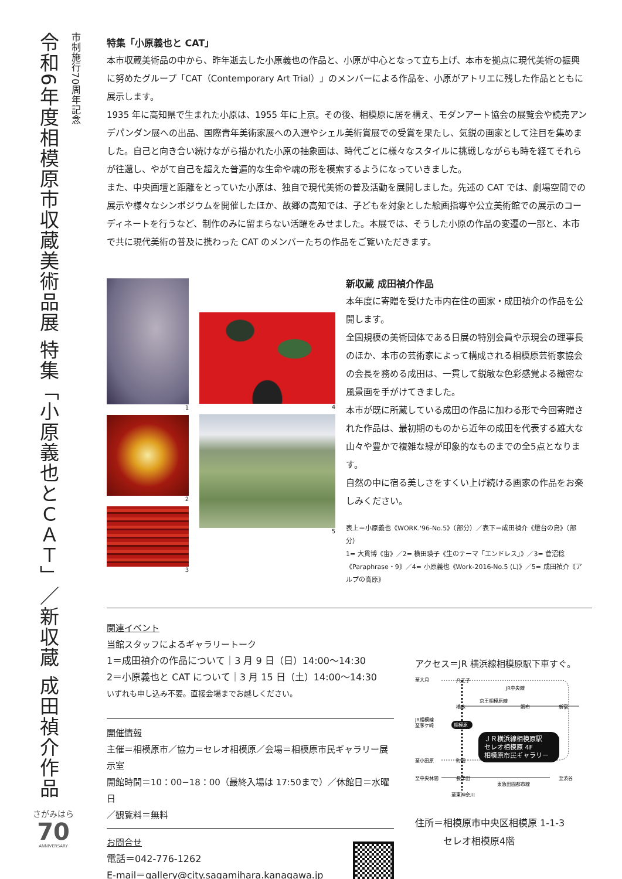市制施行70周年記念
令和6年度相模原市収蔵美術品展 特集「小原義也とＣＡＴ」／新収蔵 成田禎介作品
特集「小原義也と CAT」
本市収蔵美術品の中から、昨年逝去した小原義也の作品と、小原が中心となって立ち上げ、本市を拠点に現代美術の振興に努めたグループ「CAT（Contemporary Art Trial）」のメンバーによる作品を、小原がアトリエに残した作品とともに展示します。
1935 年に高知県で生まれた小原は、1955 年に上京。その後、相模原に居を構え、モダンアート協会の展覧会や読売アンデパンダン展への出品、国際青年美術家展への入選やシェル美術賞展での受賞を果たし、気鋭の画家として注目を集めました。自己と向き合い続けながら描かれた小原の抽象画は、時代ごとに様々なスタイルに挑戦しながらも時を経てそれらが往還し、やがて自己を超えた普遍的な生命や魂の形を模索するようになっていきました。
また、中央画壇と距離をとっていた小原は、独自で現代美術の普及活動を展開しました。先述の CAT では、劇場空間での展示や様々なシンポジウムを開催したほか、故郷の高知では、子どもを対象とした絵画指導や公立美術館での展示のコーディネートを行うなど、制作のみに留まらない活躍をみせました。本展では、そうした小原の作品の変遷の一部と、本市で共に現代美術の普及に携わった CAT のメンバーたちの作品をご覧いただきます。
1
2
3
4
5
新収蔵 成田禎介作品
本年度に寄贈を受けた市内在住の画家・成田禎介の作品を公開します。
全国規模の美術団体である日展の特別会員や示現会の理事長のほか、本市の芸術家によって構成される相模原芸術家協会の会長を務める成田は、一貫して鋭敏な色彩感覚よる緻密な風景画を手がけてきました。
本市が既に所蔵している成田の作品に加わる形で今回寄贈された作品は、最初期のものから近年の成田を代表する雄大な山々や豊かで複雑な緑が印象的なものまでの全5点となります。
自然の中に宿る美しさをすくい上げ続ける画家の作品をお楽しみください。
表上＝小原義也《WORK.'96-No.5》（部分）／表下＝成田禎介《燈台の島》（部分）
1= 大貫博《宙》／2= 横田瑛子《生のテーマ「エンドレス」》／3= 菅沼稔《Paraphrase・9》／4= 小原義也《Work-2016-No.5 (L)》／5= 成田禎介《アルプの高原》
関連イベント
当館スタッフによるギャラリートーク
1＝成田禎介の作品について｜3 月 9 日（日）14:00〜14:30
2＝小原義也と CAT について｜3 月 15 日（土）14:00〜14:30
いずれも申し込み不要。直接会場までお越しください。
開催情報
主催＝相模原市／協力＝セレオ相模原／会場＝相模原市民ギャラリー展示室
開館時間＝10：00−18：00（最終入場は 17:50まで）／休館日＝水曜日
／観覧料＝無料
お問合せ
電話＝042-776-1262
E-mail＝gallery@city.sagamihara.kanagawa.jp
アクセス＝JR 横浜線相模原駅下車すぐ。
至大月
八王子
JR中央線
京王相模原線
橋本
調布
新宿
JR相模線
至茅ケ崎
相模原
ＪＲ横浜線相模原駅
セレオ相模原 4F
相模原市民ギャラリー
小田急線
至小田原
町田
至中央林間
長津田
至渋谷
東急田園都市線
至東神奈川
住所＝相模原市中央区相模原 1-1-3
セレオ相模原4階
さがみはら
70
ANNIVERSARY